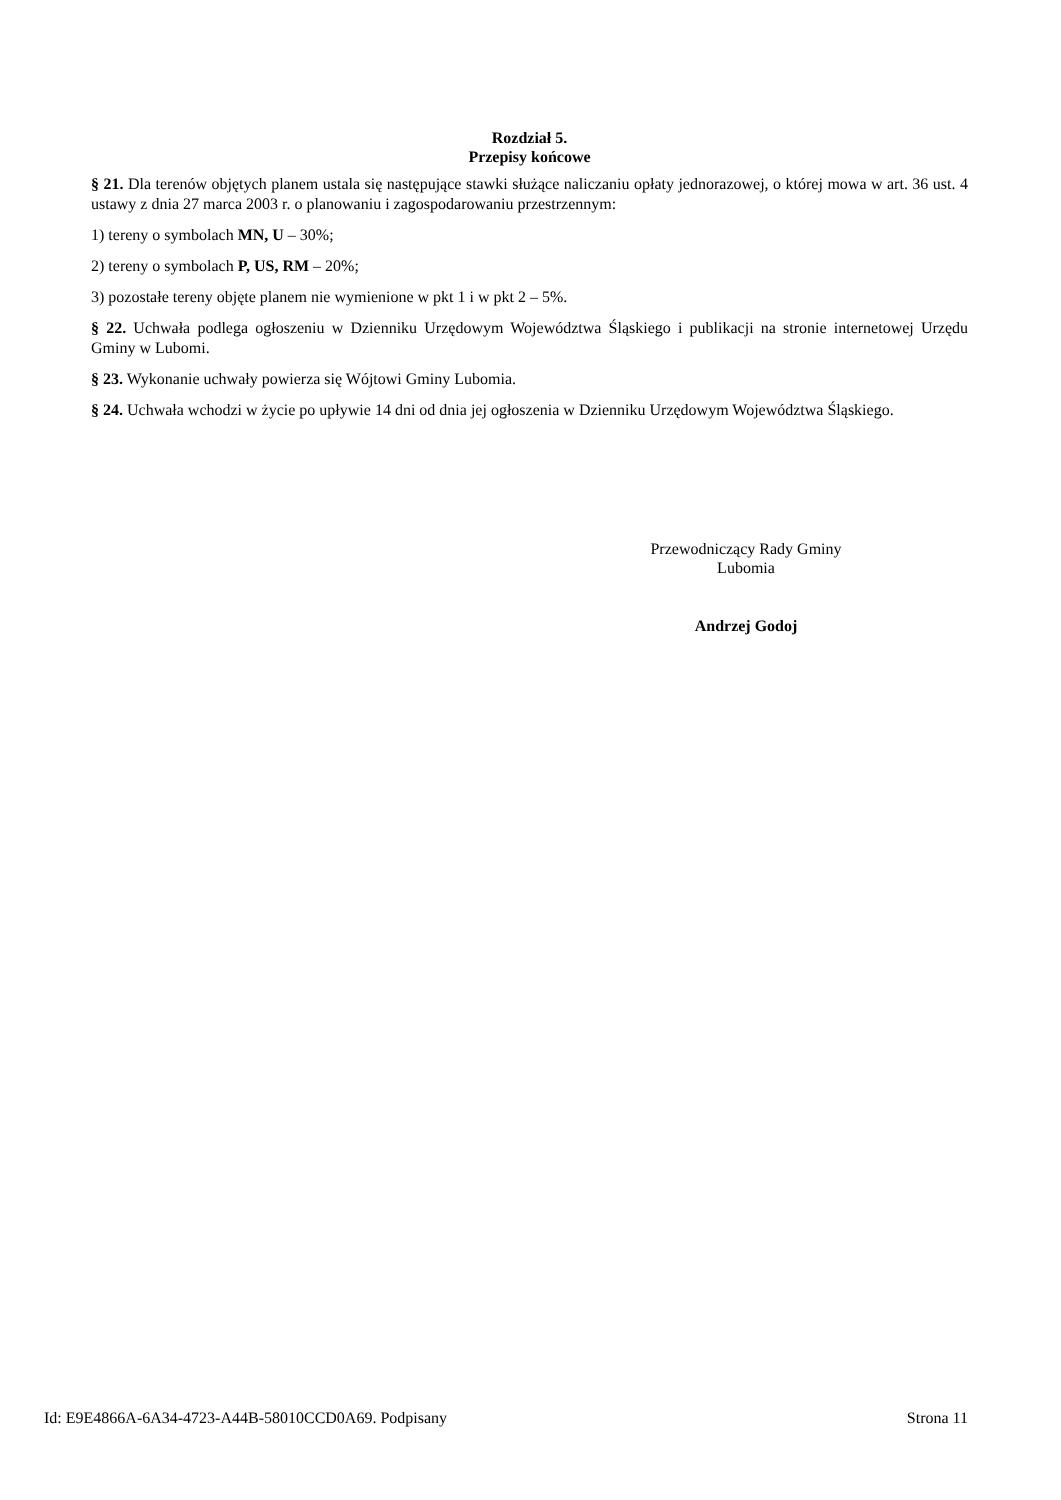Rozdział 5.
Przepisy końcowe
§ 21. Dla terenów objętych planem ustala się następujące stawki służące naliczaniu opłaty jednorazowej, o której mowa w art. 36 ust. 4 ustawy z dnia 27 marca 2003 r. o planowaniu i zagospodarowaniu przestrzennym:
1) tereny o symbolach MN, U – 30%;
2) tereny o symbolach P, US, RM – 20%;
3) pozostałe tereny objęte planem nie wymienione w pkt 1 i w pkt 2 – 5%.
§ 22. Uchwała podlega ogłoszeniu w Dzienniku Urzędowym Województwa Śląskiego i publikacji na stronie internetowej Urzędu Gminy w Lubomi.
§ 23. Wykonanie uchwały powierza się Wójtowi Gminy Lubomia.
§ 24. Uchwała wchodzi w życie po upływie 14 dni od dnia jej ogłoszenia w Dzienniku Urzędowym Województwa Śląskiego.
Przewodniczący Rady Gminy
Lubomia
Andrzej Godoj
Id: E9E4866A-6A34-4723-A44B-58010CCD0A69. Podpisany Strona 11